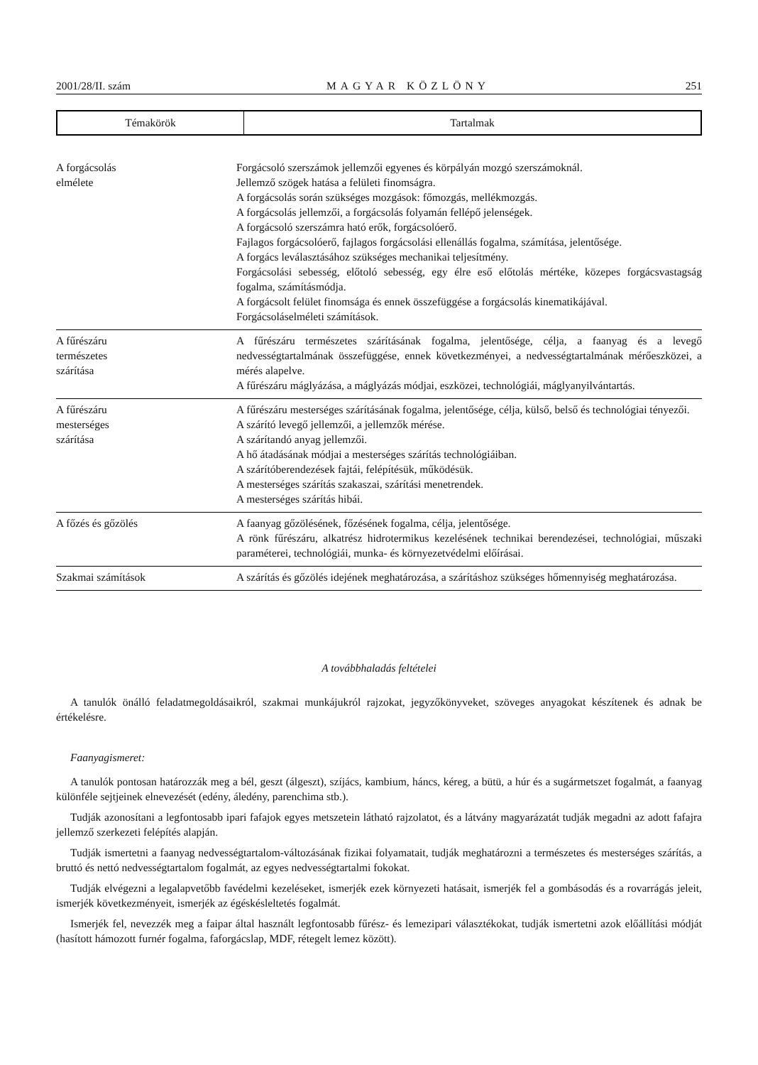2001/28/II. szám MAGYAR KÖZLÖNY 251
| Témakörök | Tartalmak |
| --- | --- |
| A forgácsolás elmélete | Forgácsoló szerszámok jellemzői egyenes és körpályán mozgó szerszámoknál. Jellemző szögek hatása a felületi finomságra. A forgácsolás során szükséges mozgások: főmozgás, mellékmozgás. A forgácsolás jellemzői, a forgácsolás folyamán fellépő jelenségek. A forgácsoló szerszámra ható erők, forgácsolóerő. Fajlagos forgácsolóerő, fajlagos forgácsolási ellenállás fogalma, számítása, jelentősége. A forgács leválasztásához szükséges mechanikai teljesítmény. Forgácsolási sebesség, előtoló sebesség, egy élre eső előtolás mértéke, közepes forgácsvastagság fogalma, számításmódja. A forgácsolt felület finomsága és ennek összefüggése a forgácsolás kinematikájával. Forgácsoláselméleti számítások. |
| A fűrészáru természetes szárítása | A fűrészáru természetes szárításának fogalma, jelentősége, célja, a faanyag és a levegő nedvességtartalmának összefüggése, ennek következményei, a nedvességtartalmának mérőeszközei, a mérés alapelve. A fűrészáru máglyázása, a máglyázás módjai, eszközei, technológiái, máglyanyilvántartás. |
| A fűrészáru mesterséges szárítása | A fűrészáru mesterséges szárításának fogalma, jelentősége, célja, külső, belső és technológiai tényezői. A szárító levegő jellemzői, a jellemzők mérése. A szárítandó anyag jellemzői. A hő átadásának módjai a mesterséges szárítás technológiáiban. A szárítóberendezések fajtái, felépítésük, működésük. A mesterséges szárítás szakaszai, szárítási menetrendek. A mesterséges szárítás hibái. |
| A főzés és gőzölés | A faanyag gőzölésének, főzésének fogalma, célja, jelentősége. A rönk fűrészáru, alkatrész hidrotermikus kezelésének technikai berendezései, technológiai, műszaki paraméterei, technológiái, munka- és környezetvédelmi előírásai. |
| Szakmai számítások | A szárítás és gőzölés idejének meghatározása, a szárításhoz szükséges hőmennyiség meghatározása. |
A továbbhaladás feltételei
A tanulók önálló feladatmegoldásaikról, szakmai munkájukról rajzokat, jegyzőkönyveket, szöveges anyagokat készítenek és adnak be értékelésre.
Faanyagismeret:
A tanulók pontosan határozzák meg a bél, geszt (álgeszt), szíjács, kambium, háncs, kéreg, a bütü, a húr és a sugármetszet fogalmát, a faanyag különféle sejtjeinek elnevezését (edény, áledény, parenchima stb.).
Tudják azonosítani a legfontosabb ipari fafajok egyes metszetein látható rajzolatot, és a látvány magyarázatát tudják megadni az adott fafajra jellemző szerkezeti felépítés alapján.
Tudják ismertetni a faanyag nedvességtartalom-változásának fizikai folyamatait, tudják meghatározni a természetes és mesterséges szárítás, a bruttó és nettó nedvességtartalom fogalmát, az egyes nedvességtartalmi fokokat.
Tudják elvégezni a legalapvetőbb favédelmi kezeléseket, ismerjék ezek környezeti hatásait, ismerjék fel a gombásodás és a rovarrágás jeleit, ismerjék következményeit, ismerjék az égéskésleltetés fogalmát.
Ismerjék fel, nevezzék meg a faipar által használt legfontosabb fűrész- és lemezipari választékokat, tudják ismertetni azok előállítási módját (hasított hámozott furnér fogalma, faforgácslap, MDF, rétegelt lemez között).